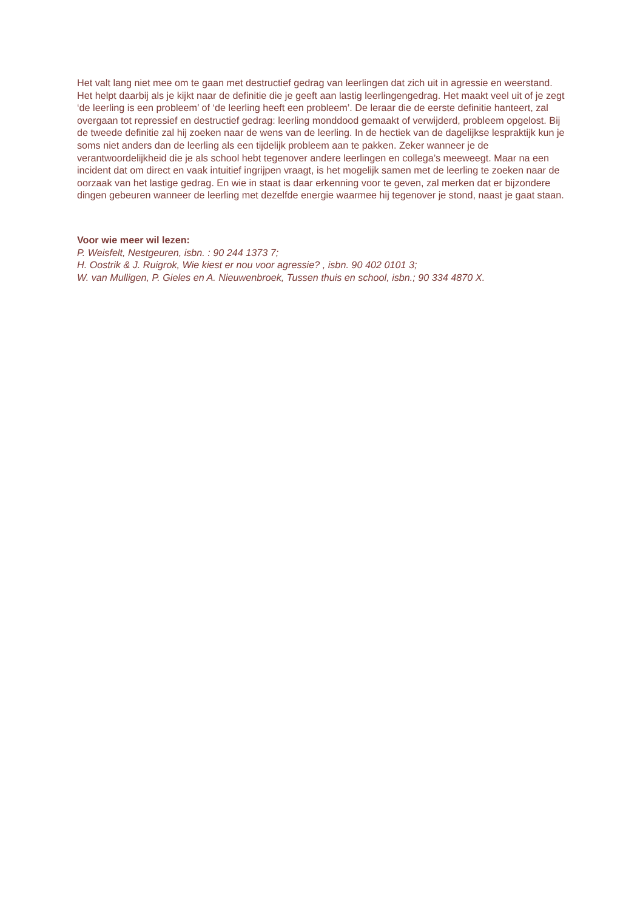Het valt lang niet mee om te gaan met destructief gedrag van leerlingen dat zich uit in agressie en weerstand. Het helpt daarbij als je kijkt naar de definitie die je geeft aan lastig leerlingengedrag. Het maakt veel uit of je zegt ‘de leerling is een probleem’ of ‘de leerling heeft een probleem’. De leraar die de eerste definitie hanteert, zal overgaan tot repressief en destructief gedrag: leerling monddood gemaakt of verwijderd, probleem opgelost. Bij de tweede definitie zal hij zoeken naar de wens van de leerling. In de hectiek van de dagelijkse lespraktijk kun je soms niet anders dan de leerling als een tijdelijk probleem aan te pakken. Zeker wanneer je de verantwoordelijkheid die je als school hebt tegenover andere leerlingen en collega’s meeweegt. Maar na een incident dat om direct en vaak intuitief ingrijpen vraagt, is het mogelijk samen met de leerling te zoeken naar de oorzaak van het lastige gedrag. En wie in staat is daar erkenning voor te geven, zal merken dat er bijzondere dingen gebeuren wanneer de leerling met dezelfde energie waarmee hij tegenover je stond, naast je gaat staan.
Voor wie meer wil lezen:
P. Weisfelt, Nestgeuren, isbn. : 90 244 1373 7;
H. Oostrik & J. Ruigrok, Wie kiest er nou voor agressie? , isbn. 90 402 0101 3;
W. van Mulligen, P. Gieles en A. Nieuwenbroek, Tussen thuis en school, isbn.; 90 334 4870 X.